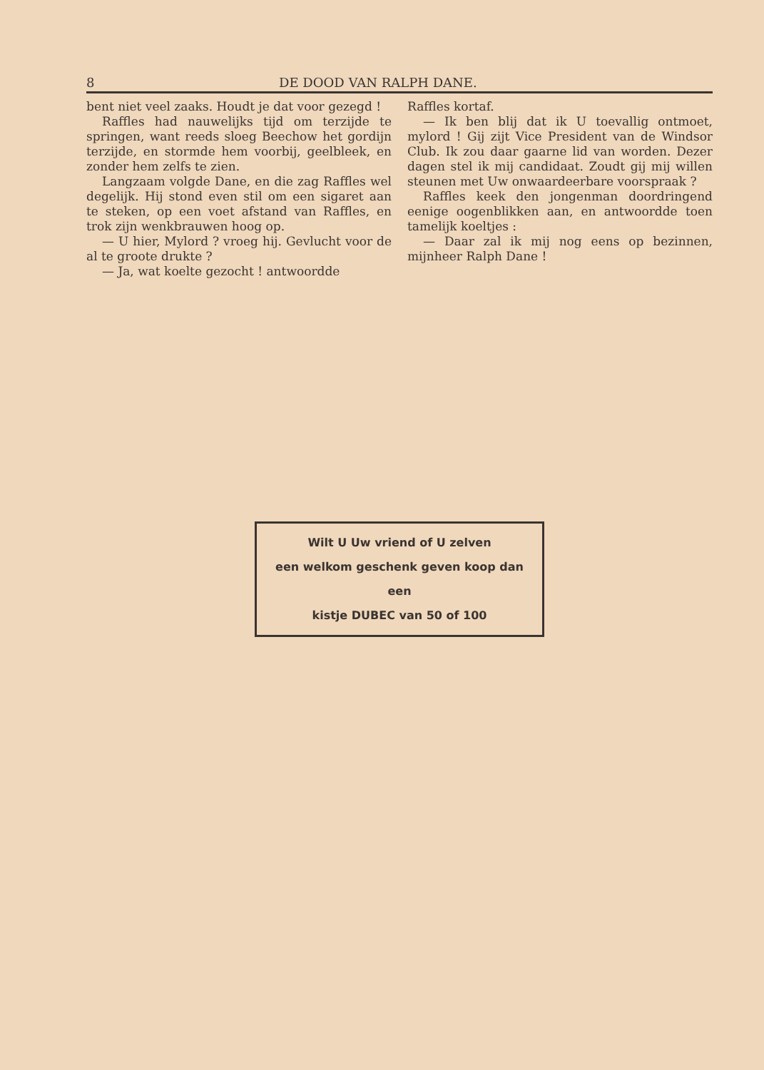8 DE DOOD VAN RALPH DANE.
bent niet veel zaaks. Houdt je dat voor gezegd !
Raffles had nauwelijks tijd om terzijde te springen, want reeds sloeg Beechow het gordijn terzijde, en stormde hem voorbij, geelbleek, en zonder hem zelfs te zien.
Langzaam volgde Dane, en die zag Raffles wel degelijk. Hij stond even stil om een sigaret aan te steken, op een voet afstand van Raffles, en trok zijn wenkbrauwen hoog op.
— U hier, Mylord ? vroeg hij. Gevlucht voor de al te groote drukte ?
— Ja, wat koelte gezocht ! antwoordde
Raffles kortaf.
— Ik ben blij dat ik U toevallig ontmoet, mylord ! Gij zijt Vice President van de Windsor Club. Ik zou daar gaarne lid van worden. Dezer dagen stel ik mij candidaat. Zoudt gij mij willen steunen met Uw onwaardeerbare voorspraak ?
Raffles keek den jongenman doordringend eenige oogenblikken aan, en antwoordde toen tamelijk koeltjes :
— Daar zal ik mij nog eens op bezinnen, mijnheer Ralph Dane !
Wilt U Uw vriend of U zelven
een welkom geschenk geven koop dan een
kistje DUBEC van 50 of 100